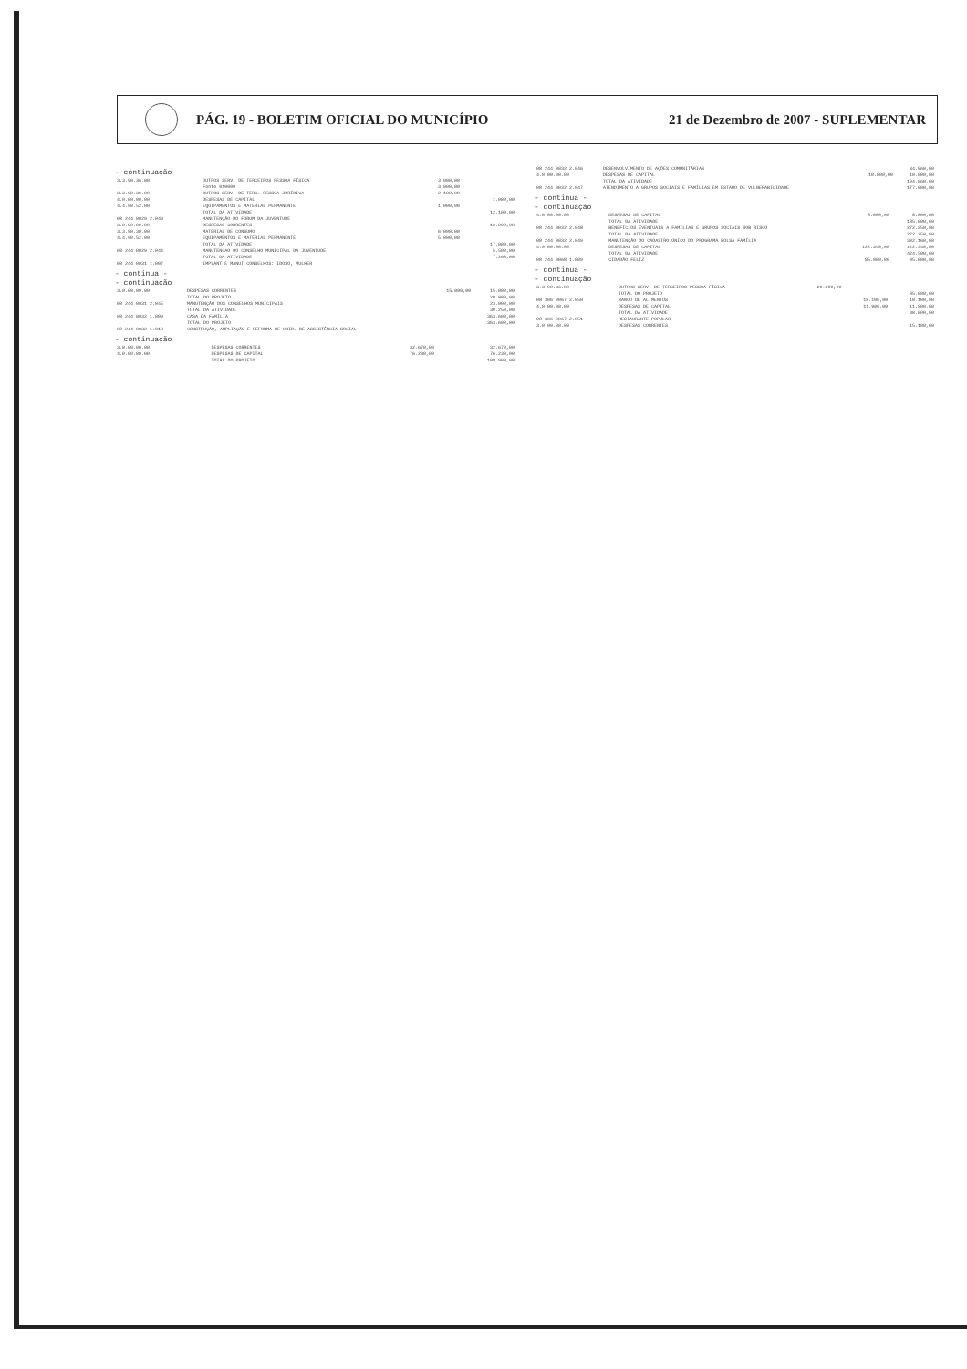PÁG. 19 - BOLETIM OFICIAL DO MUNICÍPIO
21 de Dezembro de 2007 - SUPLEMENTAR
- continuação
| 3.3.90.36.00 | OUTROS SERV. DE TERCEIROS PESSOA FÍSICA | 3.000,00 | | |
| | Fonte 010000 | 3.000,00 | | |
| 3.3.90.39.00 | OUTROS SERV. DE TERC. PESSOA JURÍDICA | 2.100,00 | | |
| 4.0.00.00.00 | DESPESAS DE CAPITAL | | | 1.000,00 |
| 4.4.90.52.00 | EQUIPAMENTOS E MATERIAL PERMANENTE | 1.000,00 | | |
| | TOTAL DA ATIVIDADE | | | 12.100,00 |
| 08 244 0029 2.043 | MANUTENÇÃO DO FORUM DA JUVENTUDE | | | |
| 3.0.00.00.00 | DESPESAS CORRENTES | | | 12.000,00 |
| 3.3.90.30.00 | MATERIAL DE CONSUMO | 6.000,00 | | |
| 4.4.90.52.00 | EQUIPAMENTOS E MATERIAL PERMANENTE | 5.000,00 | | |
| | TOTAL DA ATIVIDADE | | | 17.000,00 |
| 08 244 0029 2.044 | MANUTENCAO DO CONSELHO MUNICIPAL DA JUVENTUDE | | | 5.500,00 |
| | TOTAL DA ATIVIDADE | | | 7.260,00 |
| 08 244 0031 1.007 | IMPLANT E MANUT CONSELHOS: IDOSO, MULHER | | | |
- continua -
- continuação
| 3.0.00.00.00 | DESPESAS CORRENTES | | 15.000,00 | 15.000,00 |
| | TOTAL DO PROJETO | | | 20.000,00 |
| 08 244 0031 2.045 | MANUTENÇÃO DOS CONSELHOS MUNICIPAIS | | | 23.000,00 |
| | TOTAL DA ATIVIDADE | | | 30.250,00 |
| 08 244 0032 1.009 | CASA DA FAMÍLIA | | | 363.600,00 |
| | TOTAL DO PROJETO | | | 363.600,00 |
| 08 244 0032 1.010 | CONSTRUÇÃO, AMPLIAÇÃO E REFORMA DE UNID. DE ASSISTÊNCIA SOCIAL | | | |
- continuação
| 3.0.00.00.00 | DESPESAS CORRENTES | | 32.670,00 | 32.670,00 |
| 4.0.00.00.00 | DESPESAS DE CAPITAL | | 76.230,00 | 76.230,00 |
| | TOTAL DO PROJETO | | | 108.900,00 |
| 08 244 0032 2.046 | DESENVOLVIMENTO DE AÇÕES COMUNITÁRIAS | | | 34.060,00 |
| 4.0.00.00.00 | DESPESAS DE CAPITAL | | 10.000,00 | 10.000,00 |
| | TOTAL DA ATIVIDADE | | | 104.060,00 |
| 08 244 0032 2.047 | ATENDIMENTO A GRUPOS SOCIAIS E FAMÍLIAS EM ESTADO DE VULNERABILIDADE | | | 177.000,00 |
- continua -
- continuação
| 4.0.00.00.00 | DESPESAS DE CAPITAL | | 8.000,00 | 8.000,00 |
| | TOTAL DA ATIVIDADE | | | 185.000,00 |
| 08 244 0032 2.048 | BENEFÍCIOS EVENTUAIS A FAMÍLIAS E GRUPOS SOCIAIS SOB RISCO | | | 272.250,00 |
| | TOTAL DA ATIVIDADE | | | 272.250,00 |
| 08 244 0032 2.049 | MANUTENÇÃO DO CADASTRO ÚNICO DO PROGRAMA BOLSA FAMÍLIA | | | 302.160,00 |
| 4.0.00.00.00 | DESPESAS DE CAPITAL | | 122.340,00 | 122.340,00 |
| | TOTAL DA ATIVIDADE | | | 424.500,00 |
| 08 244 0068 1.009 | CIDADÃO FELIZ | | 85.000,00 | 85.000,00 |
- continua -
- continuação
| 3.3.90.36.00 | OUTROS SERV. DE TERCEIROS PESSOA FÍSICA | 20.000,00 | | |
| | TOTAL DO PROJETO | | | 85.000,00 |
| 08 306 0067 2.050 | BANCO DE ALIMENTOS | | 18.100,00 | 18.100,00 |
| 4.0.00.00.00 | DESPESAS DE CAPITAL | | 11.900,00 | 11.900,00 |
| | TOTAL DA ATIVIDADE | | | 30.000,00 |
| 08 306 0067 2.051 | RESTAURANTE POPULAR | | | |
| 3.0.00.00.00 | DESPESAS CORRENTES | | | 15.100,00 |